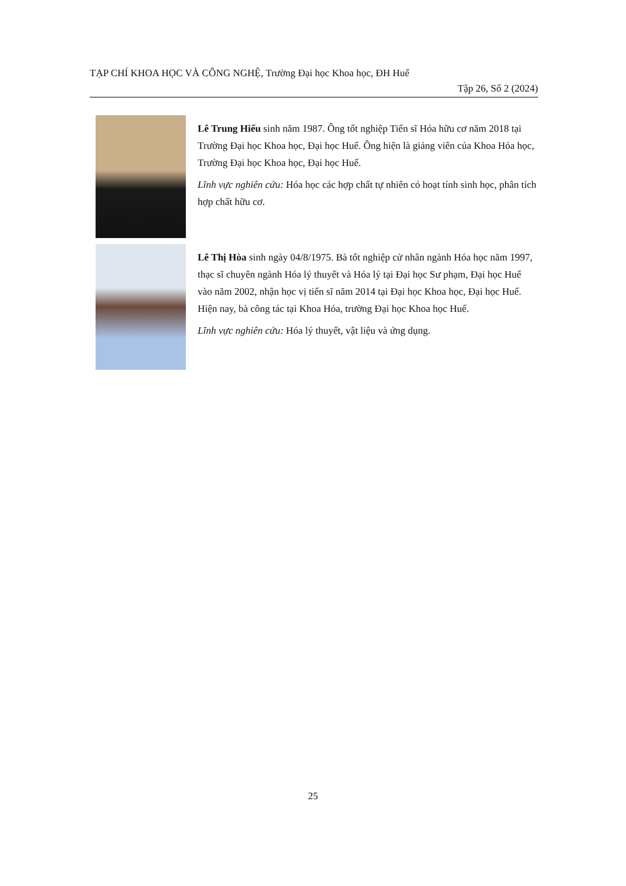TẠP CHÍ KHOA HỌC VÀ CÔNG NGHỆ, Trường Đại học Khoa học, ĐH Huế
Tập 26, Số 2 (2024)
Lê Trung Hiếu sinh năm 1987. Ông tốt nghiệp Tiến sĩ Hóa hữu cơ năm 2018 tại Trường Đại học Khoa học, Đại học Huế. Ông hiện là giảng viên của Khoa Hóa học, Trường Đại học Khoa học, Đại học Huế.
Lĩnh vực nghiên cứu: Hóa học các hợp chất tự nhiên có hoạt tính sinh học, phân tích hợp chất hữu cơ.
Lê Thị Hòa sinh ngày 04/8/1975. Bà tốt nghiệp cử nhân ngành Hóa học năm 1997, thạc sĩ chuyên ngành Hóa lý thuyết và Hóa lý tại Đại học Sư phạm, Đại học Huế vào năm 2002, nhận học vị tiến sĩ năm 2014 tại Đại học Khoa học, Đại học Huế. Hiện nay, bà công tác tại Khoa Hóa, trường Đại học Khoa học Huế.
Lĩnh vực nghiên cứu: Hóa lý thuyết, vật liệu và ứng dụng.
25